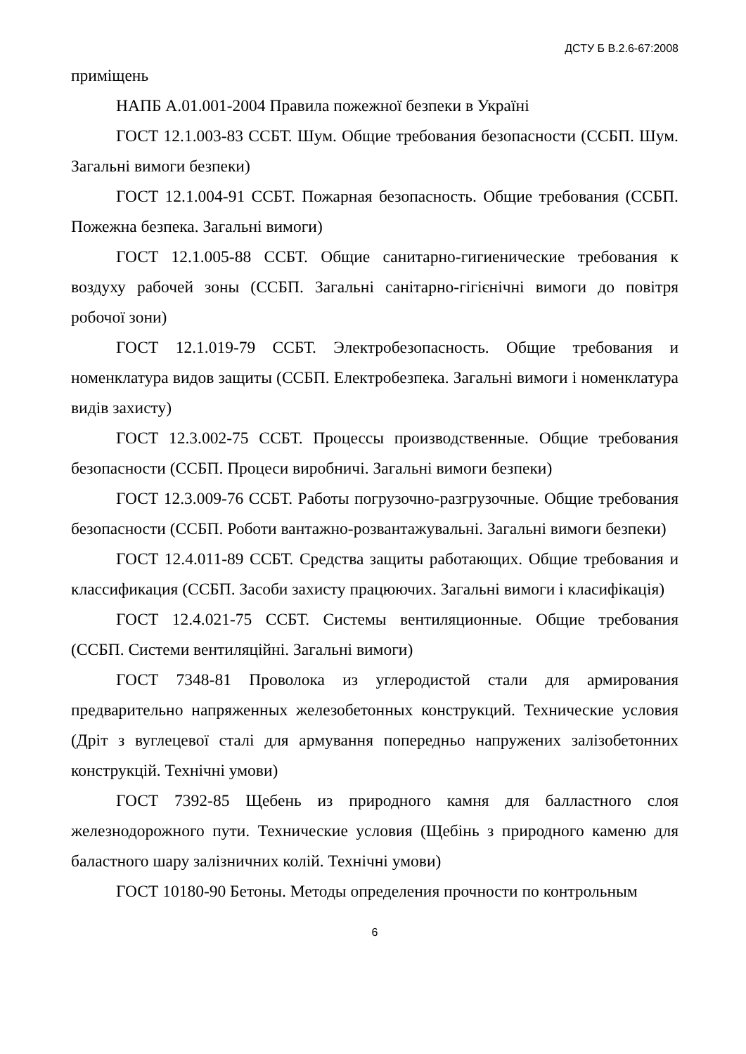ДСТУ Б В.2.6-67:2008
приміщень
НАПБ А.01.001-2004 Правила пожежної безпеки в Україні
ГОСТ 12.1.003-83 ССБТ. Шум. Общие требования безопасности (ССБП. Шум. Загальні вимоги безпеки)
ГОСТ 12.1.004-91 ССБТ. Пожарная безопасность. Общие требования (ССБП. Пожежна безпека. Загальні вимоги)
ГОСТ 12.1.005-88 ССБТ. Общие санитарно-гигиенические требования к воздуху рабочей зоны (ССБП. Загальні санітарно-гігієнічні вимоги до повітря робочої зони)
ГОСТ 12.1.019-79 ССБТ. Электробезопасность. Общие требования и номенклатура видов защиты (ССБП. Електробезпека. Загальні вимоги і номенклатура видів захисту)
ГОСТ 12.3.002-75 ССБТ. Процессы производственные. Общие требования безопасности (ССБП. Процеси виробничі. Загальні вимоги безпеки)
ГОСТ 12.3.009-76 ССБТ. Работы погрузочно-разгрузочные. Общие требования безопасности (ССБП. Роботи вантажно-розвантажувальні. Загальні вимоги безпеки)
ГОСТ 12.4.011-89 ССБТ. Средства защиты работающих. Общие требования и классификация (ССБП. Засоби захисту працюючих. Загальні вимоги і класифікація)
ГОСТ 12.4.021-75 ССБТ. Системы вентиляционные. Общие требования (ССБП. Системи вентиляційні. Загальні вимоги)
ГОСТ 7348-81 Проволока из углеродистой стали для армирования предварительно напряженных железобетонных конструкций. Технические условия (Дріт з вуглецевої сталі для армування попередньо напружених залізобетонних конструкцій. Технічні умови)
ГОСТ 7392-85 Щебень из природного камня для балластного слоя железнодорожного пути. Технические условия (Щебінь з природного каменю для баластного шару залізничних колій. Технічні умови)
ГОСТ 10180-90 Бетоны. Методы определения прочности по контрольным
6